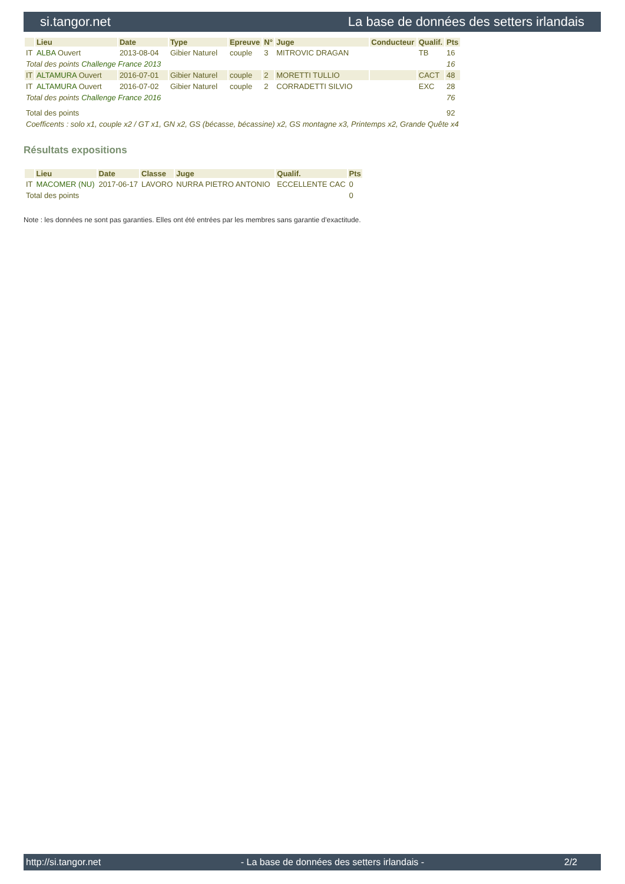si.tangor.net La base de données des setters irlandais
| | Lieu | Date | Type | Epreuve | N° | Juge | Conducteur | Qualif. | Pts |
| --- | --- | --- | --- | --- | --- | --- | --- | --- | --- |
| IT | ALBA Ouvert | 2013-08-04 | Gibier Naturel | couple | 3 | MITROVIC DRAGAN | | TB | 16 |
| Total des points Challenge France 2013 | | | | | | | | | 16 |
| IT | ALTAMURA Ouvert | 2016-07-01 | Gibier Naturel | couple | 2 | MORETTI TULLIO | | CACT | 48 |
| IT | ALTAMURA Ouvert | 2016-07-02 | Gibier Naturel | couple | 2 | CORRADETTI SILVIO | | EXC | 28 |
| Total des points Challenge France 2016 | | | | | | | | | 76 |
| Total des points | | | | | | | | | 92 |
| Coefficents : solo x1, couple x2 / GT x1, GN x2, GS (bécasse, bécassine) x2, GS montagne x3, Printemps x2, Grande Quête x4 | | | | | | | | | |
Résultats expositions
| | Lieu | Date | Classe | Juge | Qualif. | Pts |
| --- | --- | --- | --- | --- | --- | --- |
| IT | MACOMER (NU) | 2017-06-17 | LAVORO | NURRA PIETRO ANTONIO | ECCELLENTE CAC | 0 |
| Total des points | | | | | | 0 |
Note : les données ne sont pas garanties. Elles ont été entrées par les membres sans garantie d'exactitude.
http://si.tangor.net - La base de données des setters irlandais - 2/2